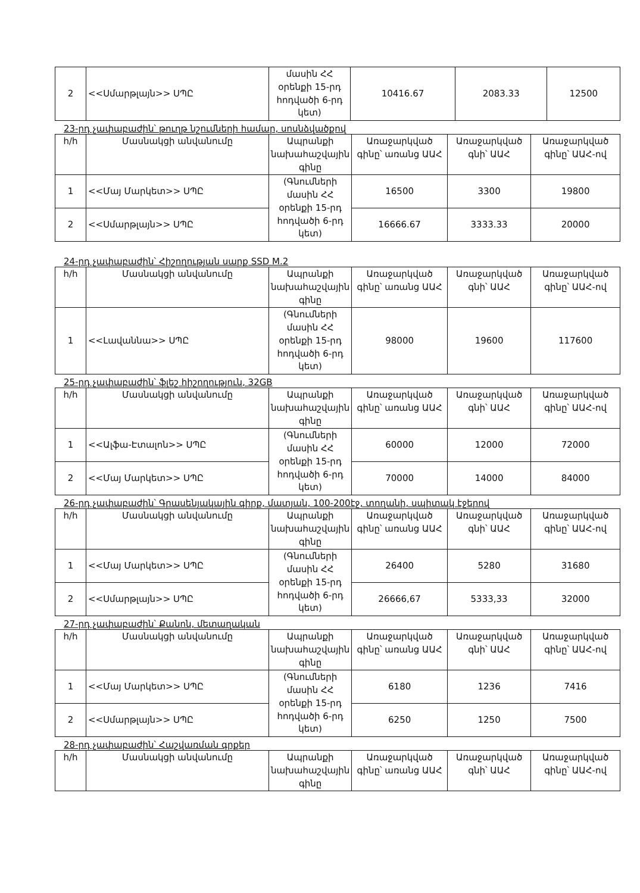| 2 | <<Սմարթլայն>> ՍՊԸ | մասին ՀՀ օրենքի 15-րդ հոդվածի 6-րդ կետ) | 10416.67 | 2083.33 | 12500 |
23-րդ չափաբաժին՝ թուղթ նշումների համար, սոսնձվածքով
| h/h | Մասնակցի անվանումը | Ապրանքի նախահաշվային գինը | Առաջարկված գինը՝ առանց ԱԱՀ | Առաջարկված գնի՝ ԱԱՀ | Առաջարկված գինը՝ ԱԱՀ-ով |
| --- | --- | --- | --- | --- | --- |
| 1 | <<Մայ Մարկետ>> ՍՊԸ | (Գնումների մասին ՀՀ օրենքի 15-րդ հոդվածի 6-րդ կետ) | 16500 | 3300 | 19800 |
| 2 | <<Սմարթլայն>> ՍՊԸ | | 16666.67 | 3333.33 | 20000 |
24-րդ չափաբաժին՝ Հիշողության սարք SSD M.2
| h/h | Մասնակցի անվանումը | Ապրանքի նախահաշվային գինը | Առաջարկված գինը՝ առանց ԱԱՀ | Առաջարկված գնի՝ ԱԱՀ | Առաջարկված գինը՝ ԱԱՀ-ով |
| --- | --- | --- | --- | --- | --- |
| 1 | <<Լավաննա>> ՍՊԸ | (Գնումների մասին ՀՀ օրենքի 15-րդ հոդվածի 6-րդ կետ) | 98000 | 19600 | 117600 |
25-րդ չափաբաժին՝ ֆլեշ հիշողություն, 32GB
| h/h | Մասնակցի անվանումը | Ապրանքի նախահաշվային գինը | Առաջարկված գինը՝ առանց ԱԱՀ | Առաջարկված գնի՝ ԱԱՀ | Առաջարկված գինը՝ ԱԱՀ-ով |
| --- | --- | --- | --- | --- | --- |
| 1 | <<Ալֆա-Էտալոն>> ՍՊԸ | (Գնումների մասին ՀՀ օրենքի 15-րդ հոդվածի 6-րդ կետ) | 60000 | 12000 | 72000 |
| 2 | <<Մայ Մարկետ>> ՍՊԸ | | 70000 | 14000 | 84000 |
26-րդ չափաբաժին՝ Գրասենյակային գիրք, մատյան, 100-200էջ, տողանի, սպիտակ էջերով
| h/h | Մասնակցի անվանումը | Ապրանքի նախահաշվային գինը | Առաջարկված գինը՝ առանց ԱԱՀ | Առաջարկված գնի՝ ԱԱՀ | Առաջարկված գինը՝ ԱԱՀ-ով |
| --- | --- | --- | --- | --- | --- |
| 1 | <<Մայ Մարկետ>> ՍՊԸ | (Գնումների մասին ՀՀ օրենքի 15-րդ հոդվածի 6-րդ կետ) | 26400 | 5280 | 31680 |
| 2 | <<Սմարթլայն>> ՍՊԸ | | 26666,67 | 5333,33 | 32000 |
27-րդ չափաբաժին՝ Քանոն, մետաղական
| h/h | Մասնակցի անվանումը | Ապրանքի նախահաշվային գինը | Առաջարկված գինը՝ առանց ԱԱՀ | Առաջարկված գնի՝ ԱԱՀ | Առաջարկված գինը՝ ԱԱՀ-ով |
| --- | --- | --- | --- | --- | --- |
| 1 | <<Մայ Մարկետ>> ՍՊԸ | (Գնումների մասին ՀՀ օրենքի 15-րդ հոդվածի 6-րդ կետ) | 6180 | 1236 | 7416 |
| 2 | <<Սմարթլայն>> ՍՊԸ | | 6250 | 1250 | 7500 |
28-րդ չափաբաժին՝ Հաշվառման գրքեր
| h/h | Մասնակցի անվանումը | Ապրանքի նախահաշվային գինը | Առաջարկված գինը՝ առանց ԱԱՀ | Առաջարկված գնի՝ ԱԱՀ | Առաջարկված գինը՝ ԱԱՀ-ով |
| --- | --- | --- | --- | --- | --- |